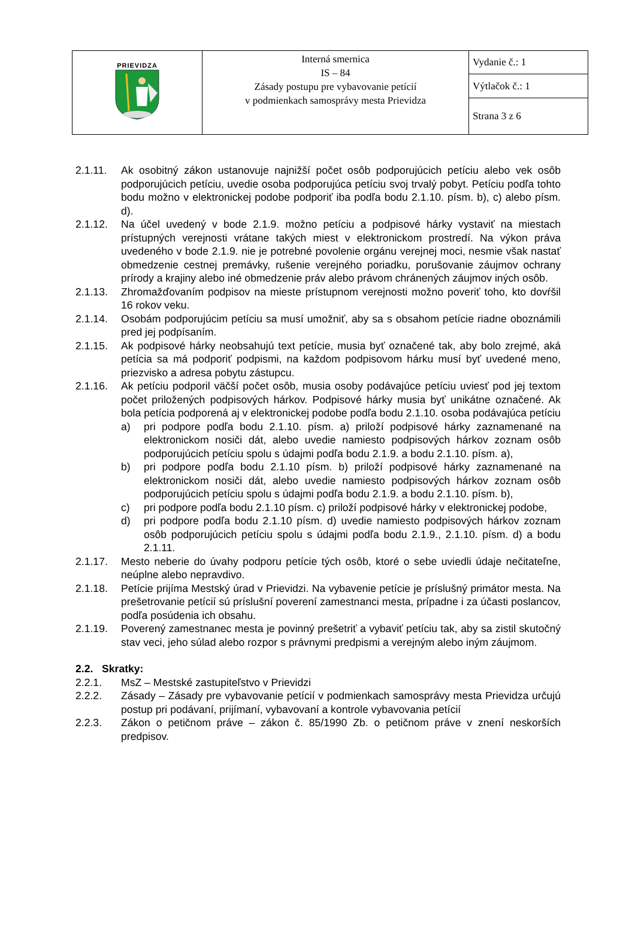| PRIEVIDZA | Interná smernica IS – 84 Zásady postupu pre vybavovanie petícií v podmienkach samosprávy mesta Prievidza | Vydanie č.: 1 |
| | | Výtlačok č.: 1 |
| | | Strana 3 z 6 |
2.1.11. Ak osobitný zákon ustanovuje najnižší počet osôb podporujúcich petíciu alebo vek osôb podporujúcich petíciu, uvedie osoba podporujúca petíciu svoj trvalý pobyt. Petíciu podľa tohto bodu možno v elektronickej podobe podporiť iba podľa bodu 2.1.10. písm. b), c) alebo písm. d).
2.1.12. Na účel uvedený v bode 2.1.9. možno petíciu a podpisové hárky vystaviť na miestach prístupných verejnosti vrátane takých miest v elektronickom prostredí. Na výkon práva uvedeného v bode 2.1.9. nie je potrebné povolenie orgánu verejnej moci, nesmie však nastať obmedzenie cestnej premávky, rušenie verejného poriadku, porušovanie záujmov ochrany prírody a krajiny alebo iné obmedzenie práv alebo právom chránených záujmov iných osôb.
2.1.13. Zhromažďovaním podpisov na mieste prístupnom verejnosti možno poveriť toho, kto dovŕšil 16 rokov veku.
2.1.14. Osobám podporujúcim petíciu sa musí umožniť, aby sa s obsahom petície riadne oboznámili pred jej podpísaním.
2.1.15. Ak podpisové hárky neobsahujú text petície, musia byť označené tak, aby bolo zrejmé, aká petícia sa má podporiť podpismi, na každom podpisovom hárku musí byť uvedené meno, priezvisko a adresa pobytu zástupcu.
2.1.16. Ak petíciu podporil väčší počet osôb, musia osoby podávajúce petíciu uviesť pod jej textom počet priložených podpisových hárkov. Podpisové hárky musia byť unikátne označené. Ak bola petícia podporená aj v elektronickej podobe podľa bodu 2.1.10. osoba podávajúca petíciu
a) pri podpore podľa bodu 2.1.10. písm. a) priloží podpisové hárky zaznamenané na elektronickom nosiči dát, alebo uvedie namiesto podpisových hárkov zoznam osôb podporujúcich petíciu spolu s údajmi podľa bodu 2.1.9. a bodu 2.1.10. písm. a),
b) pri podpore podľa bodu 2.1.10 písm. b) priloží podpisové hárky zaznamenané na elektronickom nosiči dát, alebo uvedie namiesto podpisových hárkov zoznam osôb podporujúcich petíciu spolu s údajmi podľa bodu 2.1.9. a bodu 2.1.10. písm. b),
c) pri podpore podľa bodu 2.1.10 písm. c) priloží podpisové hárky v elektronickej podobe,
d) pri podpore podľa bodu 2.1.10 písm. d) uvedie namiesto podpisových hárkov zoznam osôb podporujúcich petíciu spolu s údajmi podľa bodu 2.1.9., 2.1.10. písm. d) a bodu 2.1.11.
2.1.17. Mesto neberie do úvahy podporu petície tých osôb, ktoré o sebe uviedli údaje nečitateľne, neúplne alebo nepravdivo.
2.1.18. Petície prijíma Mestský úrad v Prievidzi. Na vybavenie petície je príslušný primátor mesta. Na prešetrovanie petícií sú príslušní poverení zamestnanci mesta, prípadne i za účasti poslancov, podľa posúdenia ich obsahu.
2.1.19. Poverený zamestnanec mesta je povinný prešetriť a vybaviť petíciu tak, aby sa zistil skutočný stav veci, jeho súlad alebo rozpor s právnymi predpismi a verejným alebo iným záujmom.
2.2. Skratky:
2.2.1. MsZ – Mestské zastupiteľstvo v Prievidzi
2.2.2. Zásady – Zásady pre vybavovanie petícií v podmienkach samosprávy mesta Prievidza určujú postup pri podávaní, prijímaní, vybavovaní a kontrole vybavovania petícií
2.2.3. Zákon o petičnom práve – zákon č. 85/1990 Zb. o petičnom práve v znení neskorších predpisov.